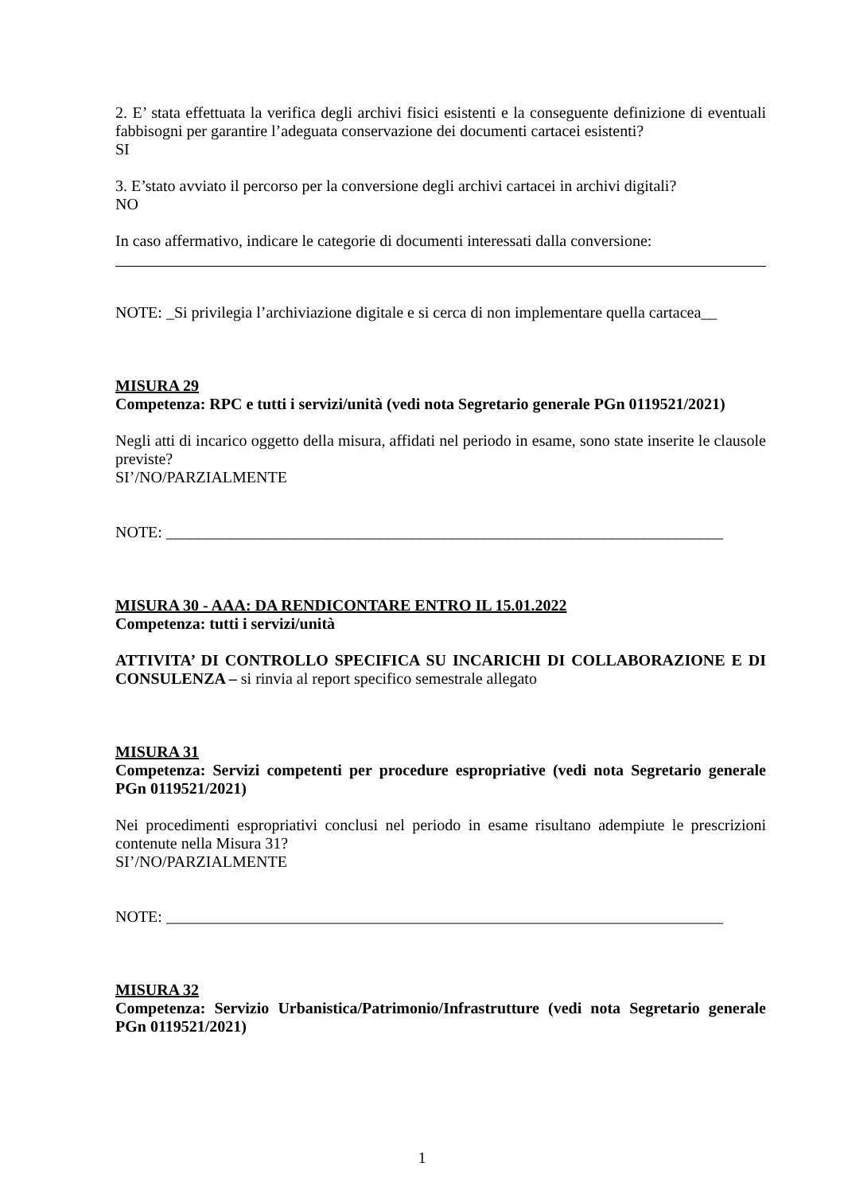2. E’ stata effettuata la verifica degli archivi fisici esistenti e la conseguente definizione di eventuali fabbisogni per garantire l’adeguata conservazione dei documenti cartacei esistenti?
SI
3. E’stato avviato il percorso per la conversione degli archivi cartacei in archivi digitali?
NO
In caso affermativo, indicare le categorie di documenti interessati dalla conversione:
NOTE: _Si privilegia l’archiviazione digitale e si cerca di non implementare quella cartacea__
MISURA 29
Competenza: RPC e tutti i servizi/unità (vedi nota Segretario generale PGn 0119521/2021)
Negli atti di incarico oggetto della misura, affidati nel periodo in esame, sono state inserite le clausole previste?
SI’/NO/PARZIALMENTE
NOTE: ______________________________________________________________________
MISURA 30 - AAA: DA RENDICONTARE ENTRO IL 15.01.2022
Competenza: tutti i servizi/unità
ATTIVITA’ DI CONTROLLO SPECIFICA SU INCARICHI DI COLLABORAZIONE E DI CONSULENZA – si rinvia al report specifico semestrale allegato
MISURA 31
Competenza: Servizi competenti per procedure espropriative (vedi nota Segretario generale PGn 0119521/2021)
Nei procedimenti espropriativi conclusi nel periodo in esame risultano adempiute le prescrizioni contenute nella Misura 31?
SI’/NO/PARZIALMENTE
NOTE: ______________________________________________________________________
MISURA 32
Competenza: Servizio Urbanistica/Patrimonio/Infrastrutture (vedi nota Segretario generale PGn 0119521/2021)
1